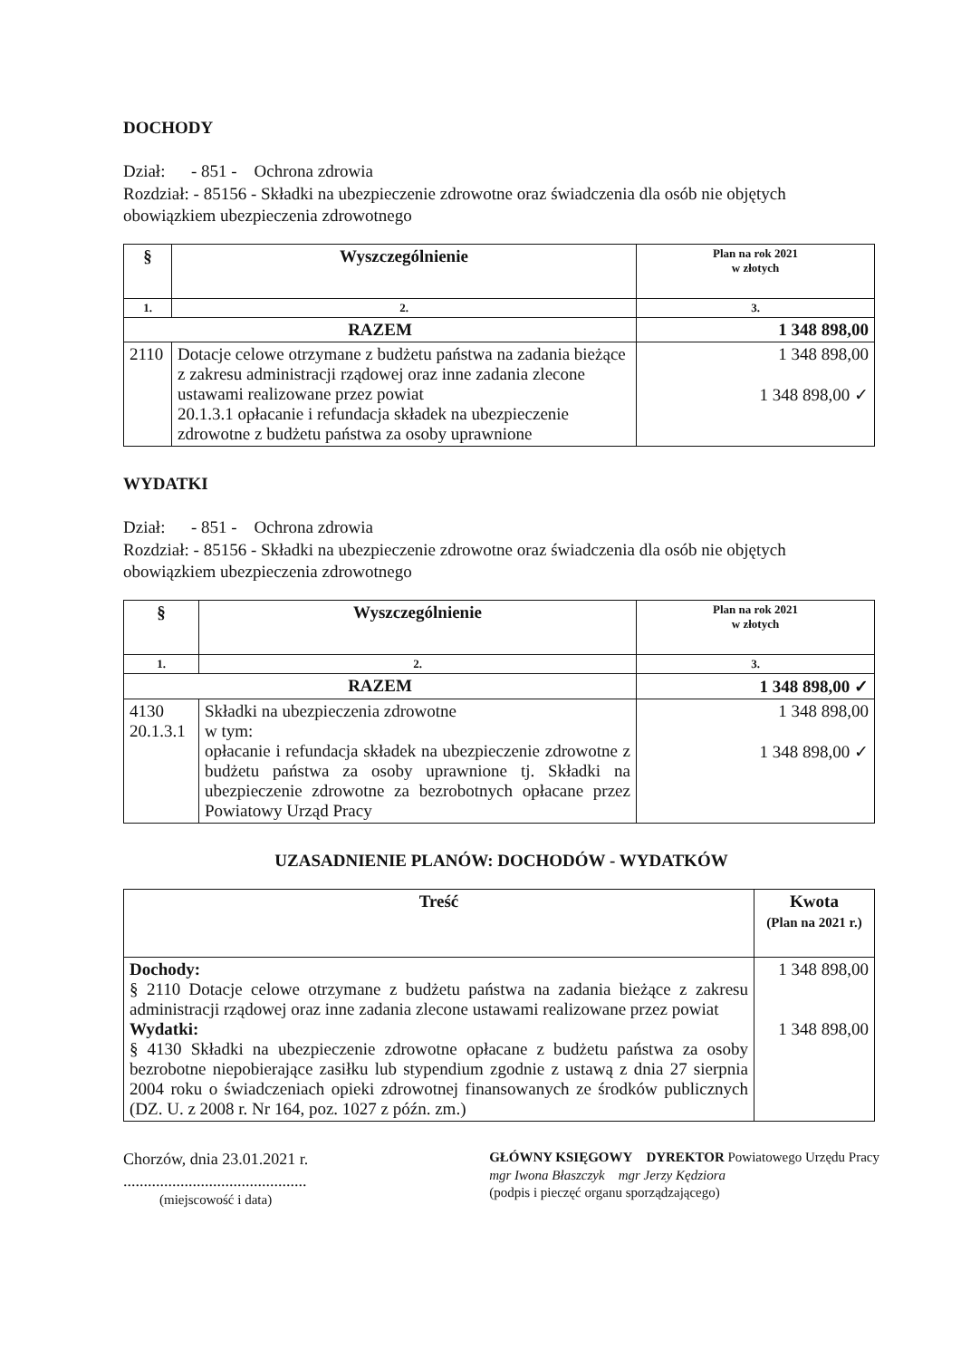DOCHODY
Dział: - 851 - Ochrona zdrowia
Rozdział: - 85156 - Składki na ubezpieczenie zdrowotne oraz świadczenia dla osób nie objętych obowiązkiem ubezpieczenia zdrowotnego
| § | Wyszczególnienie | Plan na rok 2021 w złotych |
| --- | --- | --- |
| 1. | 2. | 3. |
| RAZEM | | 1 348 898,00 |
| 2110 | Dotacje celowe otrzymane z budżetu państwa na zadania bieżące z zakresu administracji rządowej oraz inne zadania zlecone ustawami realizowane przez powiat 20.1.3.1 opłacanie i refundacja składek na ubezpieczenie zdrowotne z budżetu państwa za osoby uprawnione | 1 348 898,00 1 348 898,00 ✓ |
WYDATKI
Dział: - 851 - Ochrona zdrowia
Rozdział: - 85156 - Składki na ubezpieczenie zdrowotne oraz świadczenia dla osób nie objętych obowiązkiem ubezpieczenia zdrowotnego
| § | Wyszczególnienie | Plan na rok 2021 w złotych |
| --- | --- | --- |
| 1. | 2. | 3. |
| RAZEM | | 1 348 898,00 ✓ |
| 4130 20.1.3.1 | Składki na ubezpieczenia zdrowotne w tym: opłacanie i refundacja składek na ubezpieczenie zdrowotne z budżetu państwa za osoby uprawnione tj. Składki na ubezpieczenie zdrowotne za bezrobotnych opłacane przez Powiatowy Urząd Pracy | 1 348 898,00 1 348 898,00 ✓ |
UZASADNIENIE PLANÓW: DOCHODÓW - WYDATKÓW
| Treść | Kwota (Plan na 2021 r.) |
| --- | --- |
| Dochody: § 2110 Dotacje celowe otrzymane z budżetu państwa na zadania bieżące z zakresu administracji rządowej oraz inne zadania zlecone ustawami realizowane przez powiat Wydatki: § 4130 Składki na ubezpieczenie zdrowotne opłacane z budżetu państwa za osoby bezrobotne niepobierające zasiłku lub stypendium zgodnie z ustawą z dnia 27 sierpnia 2004 roku o świadczeniach opieki zdrowotnej finansowanych ze środków publicznych (DZ. U. z 2008 r. Nr 164, poz. 1027 z późn. zm.) | 1 348 898,00 1 348 898,00 |
Chorzów, dnia 23.01.2021 r.
.............................................
(miejscowość i data)
GŁÓWNY KSIĘGOWY DYREKTOR Powiatowego Urzędu Pracy
mgr Iwona Błaszczyk mgr Jerzy Kędziora
(podpis i pieczęć organu sporządzającego)